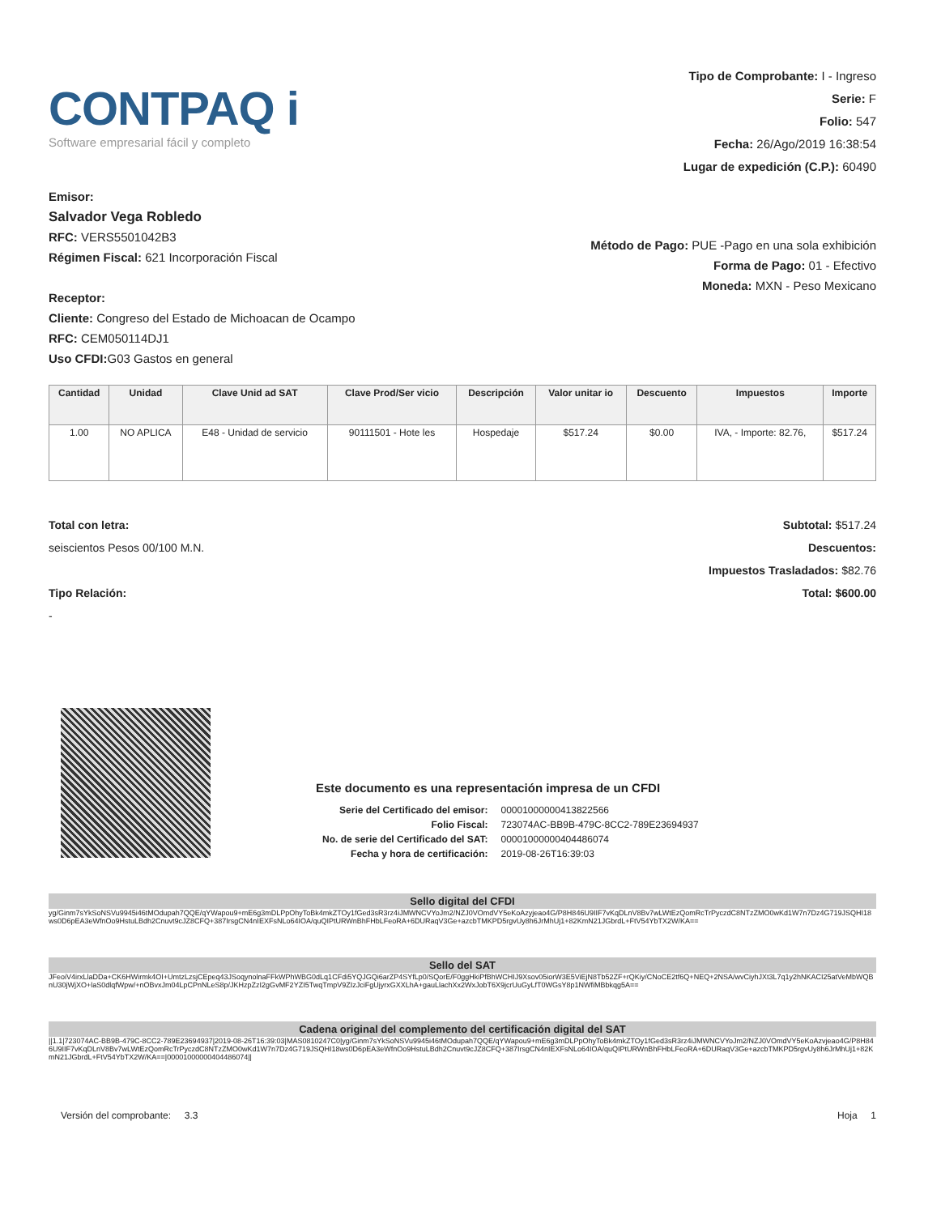CONTPAQ i
Software empresarial fácil y completo
Tipo de Comprobante: I - Ingreso
Serie: F
Folio: 547
Fecha: 26/Ago/2019 16:38:54
Lugar de expedición (C.P.): 60490
Emisor:
Salvador Vega Robledo
RFC: VERS5501042B3
Régimen Fiscal: 621 Incorporación Fiscal
Receptor:
Cliente: Congreso del Estado de Michoacan de Ocampo
RFC: CEM050114DJ1
Uso CFDI: G03 Gastos en general
Método de Pago: PUE -Pago en una sola exhibición
Forma de Pago: 01 - Efectivo
Moneda: MXN - Peso Mexicano
| Cantidad | Unidad | Clave Unid ad SAT | Clave Prod/Ser vicio | Descripción | Valor unitar io | Descuento | Impuestos | Importe |
| --- | --- | --- | --- | --- | --- | --- | --- | --- |
| 1.00 | NO APLICA | E48 - Unidad de servicio | 90111501 - Hote les | Hospedaje | $517.24 | $0.00 | IVA, - Importe: 82.76, | $517.24 |
Total con letra:
seiscientos Pesos 00/100 M.N.
Tipo Relación:
-
Subtotal: $517.24
Descuentos:
Impuestos Trasladados: $82.76
Total: $600.00
Este documento es una representación impresa de un CFDI
| Serie del Certificado del emisor: | 00001000000413822566 |
| Folio Fiscal: | 723074AC-BB9B-479C-8CC2-789E23694937 |
| No. de serie del Certificado del SAT: | 00001000000404486074 |
| Fecha y hora de certificación: | 2019-08-26T16:39:03 |
Sello digital del CFDI
yg/Ginm7sYkSoNSVu9945i46tMOdupah7QQE/qYWapou9+mE6g3mDLPpOhyToBk4mkZTOy1fGed3sR3rz4iJMWNCVYoJm2/NZJ0VOmdVY5eKoAzyjeao4G/P8H846U9IIF7vKqDLnV8Bv7wLWtEzQomRcTrPyczdC8NTzZMO0wKd1W7n7Dz4G719JSQHI18ws0D6pEA3eWfnOo9HstuLBdh2Cnuvt9cJZ8CFQ+387IrsgCN4nIEXFsNLo64IOA/quQIPtURWnBhFHbLFeoRA+6DURaqV3Ge+azcbTMKPD5rgvUy8h6JrMhUj1+82KmN21JGbrdL+FtV54YbTX2W/KA==
Sello del SAT
JFeoiV4irxLlaDDa+CK6HWirmk4OI+UmtzLzsjCEpeq43JSoqynolnaFFkWPhWBG0dLq1CFdi5YQJGQi6arZP4SYfLp0/SQorE/F0ggHkiPfBhWCHIJ9Xsov05iorW3E5ViEjN8Tb52ZF+rQKiy/CNoCE2tf6Q+NEQ+2NSA/wvCiyhJXt3L7q1y2hNKACI25atVeMbWQBnU30jWjXO+laS0dlqfWpw/+nOBvxJm04LpCPnNLeS8p/JKHzpZzI2gGvMF2YZI5TwqTmpV9ZIzJciFgUjyrxGXXLhA+gauLlachXx2WxJobT6X9jcrUuGyLfT0WGsY8p1NWfiMBbkqg5A==
Cadena original del complemento del certificación digital del SAT
||1.1|723074AC-BB9B-479C-8CC2-789E23694937|2019-08-26T16:39:03|MAS0810247C0|yg/Ginm7sYkSoNSVu9945i46tMOdupah7QQE/qYWapou9+mE6g3mDLPpOhyToBk4mkZTOy1fGed3sR3rz4iJMWNCVYoJm2/NZJ0VOmdVY5eKoAzvjeao4G/P8H846U9IIF7vKqDLnV8Bv7wLWtEzQomRcTrPyczdC8NTzZMO0wKd1W7n7Dz4G719JSQHI18ws0D6pEA3eWfnOo9HstuLBdh2Cnuvt9cJZ8CFQ+387IrsgCN4nIEXFsNLo64IOA/quQIPtURWnBhFHbLFeoRA+6DURaqV3Ge+azcbTMKPD5rgvUy8h6JrMhUj1+82KmN21JGbrdL+FtV54YbTX2W/KA==|00001000000404486074||
Versión del comprobante: 3.3 Hoja 1